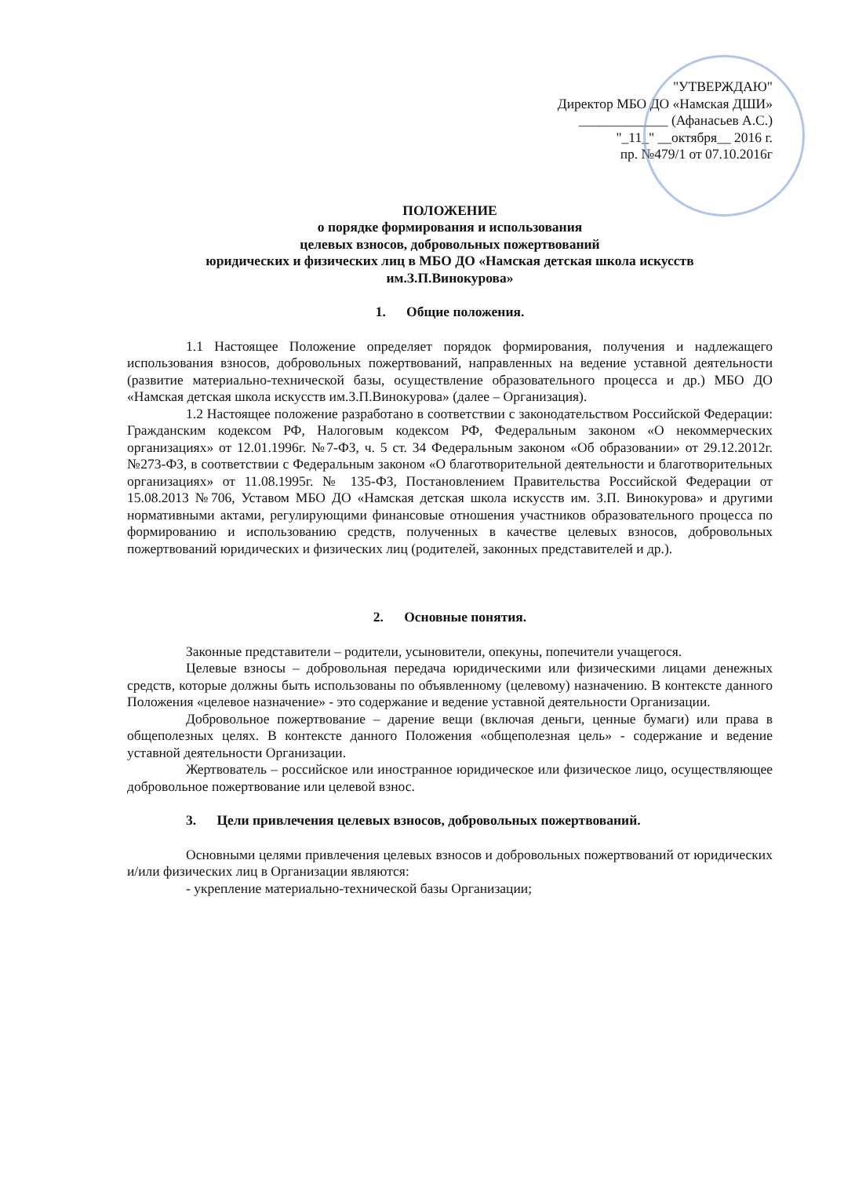"УТВЕРЖДАЮ"
Директор МБО ДО «Намская ДШИ»
_____________ (Афанасьев А.С.)
"_11_" __октября__ 2016 г.
пр. №479/1 от 07.10.2016г
ПОЛОЖЕНИЕ
о порядке формирования и использования
целевых взносов, добровольных пожертвований
юридических и физических лиц в МБО ДО «Намская детская школа искусств
им.З.П.Винокурова»
1. Общие положения.
1.1 Настоящее Положение определяет порядок формирования, получения и надлежащего использования взносов, добровольных пожертвований, направленных на ведение уставной деятельности (развитие материально-технической базы, осуществление образовательного процесса и др.) МБО ДО «Намская детская школа искусств им.З.П.Винокурова» (далее – Организация).
1.2 Настоящее положение разработано в соответствии с законодательством Российской Федерации: Гражданским кодексом РФ, Налоговым кодексом РФ, Федеральным законом «О некоммерческих организациях» от 12.01.1996г. №7-ФЗ, ч. 5 ст. 34 Федеральным законом «Об образовании» от 29.12.2012г. №273-ФЗ, в соответствии с Федеральным законом «О благотворительной деятельности и благотворительных организациях» от 11.08.1995г. № 135-ФЗ, Постановлением Правительства Российской Федерации от 15.08.2013 №706, Уставом МБО ДО «Намская детская школа искусств им. З.П. Винокурова» и другими нормативными актами, регулирующими финансовые отношения участников образовательного процесса по формированию и использованию средств, полученных в качестве целевых взносов, добровольных пожертвований юридических и физических лиц (родителей, законных представителей и др.).
2. Основные понятия.
Законные представители – родители, усыновители, опекуны, попечители учащегося.
Целевые взносы – добровольная передача юридическими или физическими лицами денежных средств, которые должны быть использованы по объявленному (целевому) назначению. В контексте данного Положения «целевое назначение» - это содержание и ведение уставной деятельности Организации.
Добровольное пожертвование – дарение вещи (включая деньги, ценные бумаги) или права в общеполезных целях. В контексте данного Положения «общеполезная цель» - содержание и ведение уставной деятельности Организации.
Жертвователь – российское или иностранное юридическое или физическое лицо, осуществляющее добровольное пожертвование или целевой взнос.
3. Цели привлечения целевых взносов, добровольных пожертвований.
Основными целями привлечения целевых взносов и добровольных пожертвований от юридических и/или физических лиц в Организации являются:
- укрепление материально-технической базы Организации;